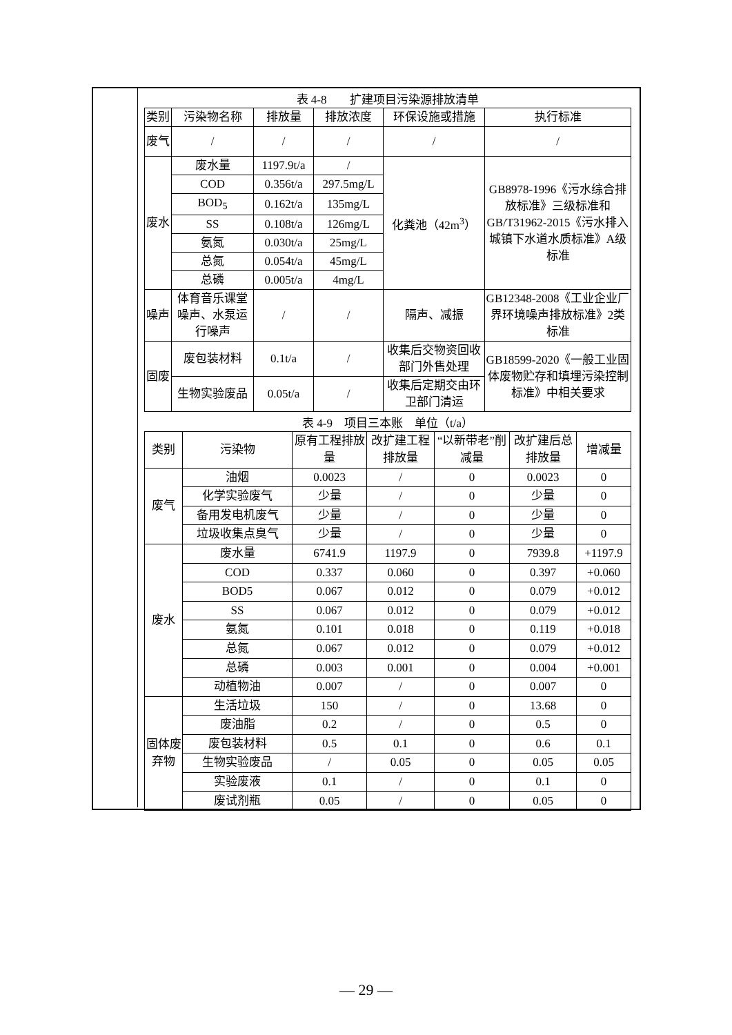表 4-8　　扩建项目污染源排放清单
| 类别 | 污染物名称 | 排放量 | 排放浓度 | 环保设施或措施 | 执行标准 |
| --- | --- | --- | --- | --- | --- |
| 废气 | / | / | / | / | / |
| 废水 | 废水量 | 1197.9t/a | / | 化粪池（42m<sup>3</sup>） | GB8978-1996《污水综合排放标准》三级标准和GB/T31962-2015《污水排入城镇下水道水质标准》A级标准 |
| | COD | 0.356t/a | 297.5mg/L | | |
| | BOD<sub>5</sub> | 0.162t/a | 135mg/L | | |
| | SS | 0.108t/a | 126mg/L | | |
| | 氨氮 | 0.030t/a | 25mg/L | | |
| | 总氮 | 0.054t/a | 45mg/L | | |
| | 总磷 | 0.005t/a | 4mg/L | | |
| 噪声 | 体育音乐课堂噪声、水泵运行噪声 | / | / | 隔声、减振 | GB12348-2008《工业企业厂界环境噪声排放标准》2类标准 |
| 固废 | 废包装材料 | 0.1t/a | / | 收集后交物资回收部门外售处理 | GB18599-2020《一般工业固体废物贮存和填埋污染控制标准》中相关要求 |
| | 生物实验废品 | 0.05t/a | / | 收集后定期交由环卫部门清运 | |
表 4-9　项目三本账　单位（t/a）
| 类别 | 污染物 | 原有工程排放量 | 改扩建工程排放量 | “以新带老”削减量 | 改扩建后总排放量 | 增减量 |
| --- | --- | --- | --- | --- | --- | --- |
| 废气 | 油烟 | 0.0023 | / | 0 | 0.0023 | 0 |
| | 化学实验废气 | 少量 | / | 0 | 少量 | 0 |
| | 备用发电机废气 | 少量 | / | 0 | 少量 | 0 |
| | 垃圾收集点臭气 | 少量 | / | 0 | 少量 | 0 |
| 废水 | 废水量 | 6741.9 | 1197.9 | 0 | 7939.8 | +1197.9 |
| | COD | 0.337 | 0.060 | 0 | 0.397 | +0.060 |
| | BOD5 | 0.067 | 0.012 | 0 | 0.079 | +0.012 |
| | SS | 0.067 | 0.012 | 0 | 0.079 | +0.012 |
| | 氨氮 | 0.101 | 0.018 | 0 | 0.119 | +0.018 |
| | 总氮 | 0.067 | 0.012 | 0 | 0.079 | +0.012 |
| | 总磷 | 0.003 | 0.001 | 0 | 0.004 | +0.001 |
| | 动植物油 | 0.007 | / | 0 | 0.007 | 0 |
| 固体废弃物 | 生活垃圾 | 150 | / | 0 | 13.68 | 0 |
| | 废油脂 | 0.2 | / | 0 | 0.5 | 0 |
| | 废包装材料 | 0.5 | 0.1 | 0 | 0.6 | 0.1 |
| | 生物实验废品 | / | 0.05 | 0 | 0.05 | 0.05 |
| | 实验废液 | 0.1 | / | 0 | 0.1 | 0 |
| | 废试剂瓶 | 0.05 | / | 0 | 0.05 | 0 |
— 29 —